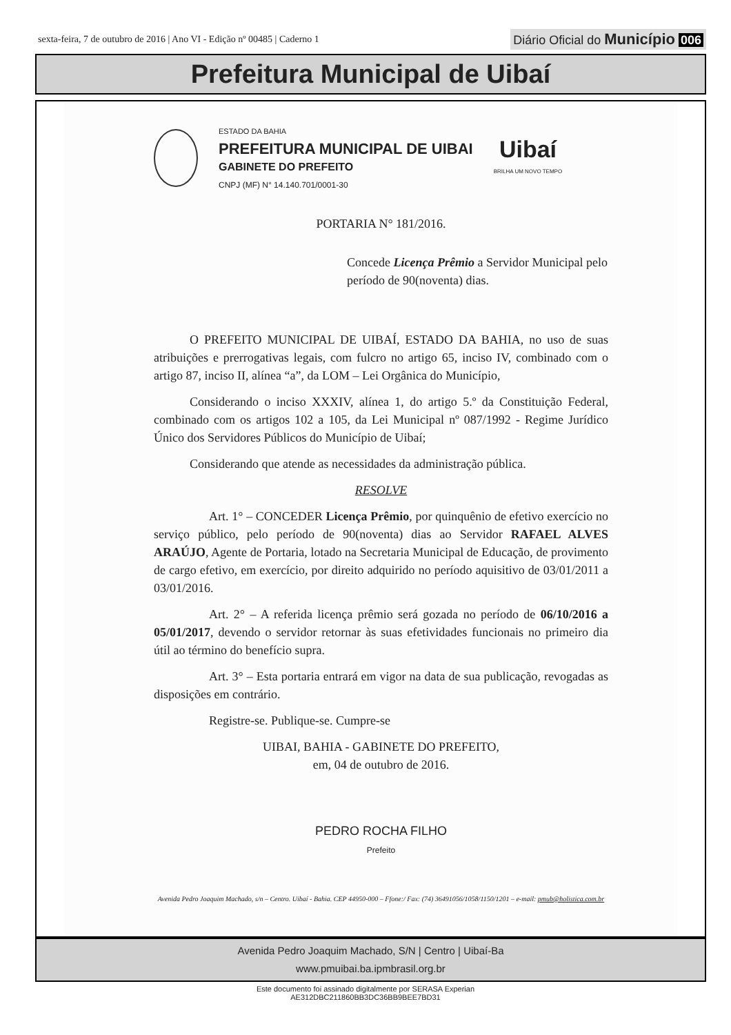sexta-feira, 7 de outubro de 2016 | Ano VI - Edição nº 00485 | Caderno 1
Diário Oficial do Município 006
Prefeitura Municipal de Uibaí
ESTADO DA BAHIA
PREFEITURA MUNICIPAL DE UIBAI
GABINETE DO PREFEITO
CNPJ (MF) N° 14.140.701/0001-30
Uibaí
BRILHA UM NOVO TEMPO
PORTARIA N° 181/2016.
Concede Licença Prêmio a Servidor Municipal pelo período de 90(noventa) dias.
O PREFEITO MUNICIPAL DE UIBAÍ, ESTADO DA BAHIA, no uso de suas atribuições e prerrogativas legais, com fulcro no artigo 65, inciso IV, combinado com o artigo 87, inciso II, alínea “a”, da LOM – Lei Orgânica do Município,
Considerando o inciso XXXIV, alínea 1, do artigo 5.º da Constituição Federal, combinado com os artigos 102 a 105, da Lei Municipal nº 087/1992 - Regime Jurídico Único dos Servidores Públicos do Município de Uibaí;
Considerando que atende as necessidades da administração pública.
RESOLVE
Art. 1° – CONCEDER Licença Prêmio, por quinquênio de efetivo exercício no serviço público, pelo período de 90(noventa) dias ao Servidor RAFAEL ALVES ARAÚJO, Agente de Portaria, lotado na Secretaria Municipal de Educação, de provimento de cargo efetivo, em exercício, por direito adquirido no período aquisitivo de 03/01/2011 a 03/01/2016.
Art. 2° – A referida licença prêmio será gozada no período de 06/10/2016 a 05/01/2017, devendo o servidor retornar às suas efetividades funcionais no primeiro dia útil ao término do benefício supra.
Art. 3° – Esta portaria entrará em vigor na data de sua publicação, revogadas as disposições em contrário.
Registre-se. Publique-se. Cumpre-se
UIBAI, BAHIA - GABINETE DO PREFEITO,
em, 04 de outubro de 2016.
PEDRO ROCHA FILHO
Prefeito
Avenida Pedro Joaquim Machado, s/n – Centro. Uibaí - Bahia. CEP 44950-000 – Ffone:/ Fax: (74) 36491056/1058/1150/1201 – e-mail: pmub@holistica.com.br
Avenida Pedro Joaquim Machado, S/N | Centro | Uibaí-Ba
www.pmuibai.ba.ipmbrasil.org.br
Este documento foi assinado digitalmente por SERASA Experian
AE312DBC211860BB3DC36BB9BEE7BD31